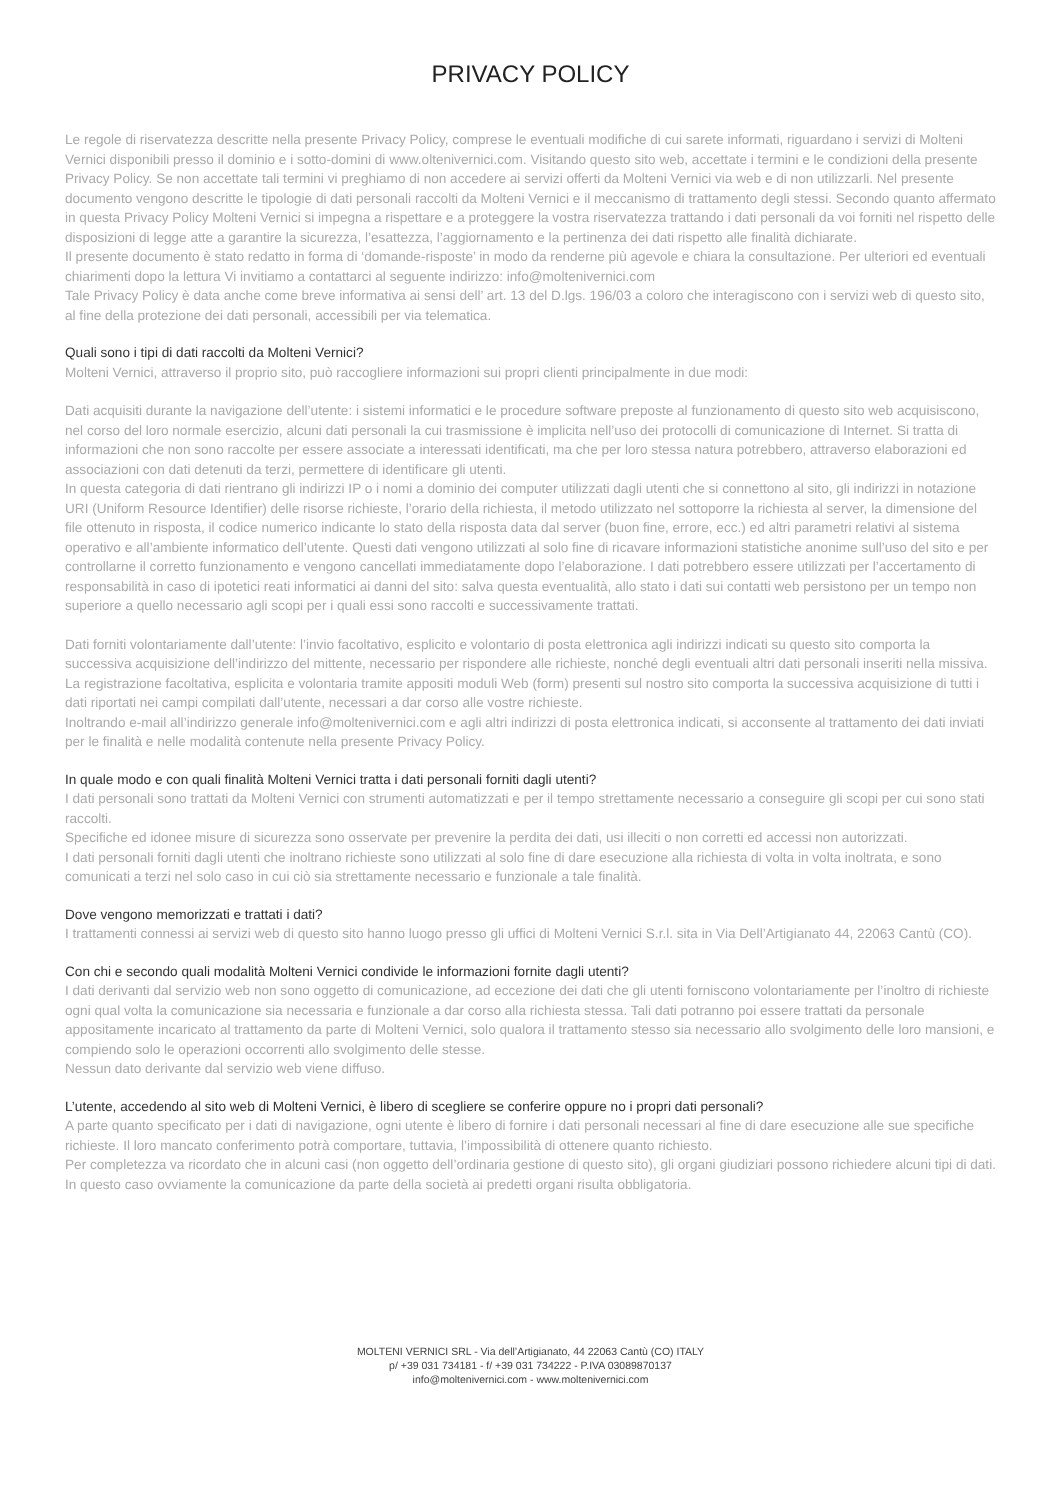PRIVACY POLICY
Le regole di riservatezza descritte nella presente Privacy Policy, comprese le eventuali modifiche di cui sarete informati, riguardano i servizi di Molteni Vernici disponibili presso il dominio e i sotto-domini di www.oltenivernici.com. Visitando questo sito web, accettate i termini e le condizioni della presente Privacy Policy. Se non accettate tali termini vi preghiamo di non accedere ai servizi offerti da Molteni Vernici via web e di non utilizzarli. Nel presente documento vengono descritte le tipologie di dati personali raccolti da Molteni Vernici e il meccanismo di trattamento degli stessi. Secondo quanto affermato in questa Privacy Policy Molteni Vernici si impegna a rispettare e a proteggere la vostra riservatezza trattando i dati personali da voi forniti nel rispetto delle disposizioni di legge atte a garantire la sicurezza, l’esattezza, l’aggiornamento e la pertinenza dei dati rispetto alle finalità dichiarate.
Il presente documento è stato redatto in forma di ‘domande-risposte’ in modo da renderne più agevole e chiara la consultazione. Per ulteriori ed eventuali chiarimenti dopo la lettura Vi invitiamo a contattarci al seguente indirizzo: info@moltenivernici.com
Tale Privacy Policy è data anche come breve informativa ai sensi dell’ art. 13 del D.lgs. 196/03 a coloro che interagiscono con i servizi web di questo sito, al fine della protezione dei dati personali, accessibili per via telematica.
Quali sono i tipi di dati raccolti da Molteni Vernici?
Molteni Vernici, attraverso il proprio sito, può raccogliere informazioni sui propri clienti principalmente in due modi:
Dati acquisiti durante la navigazione dell’utente: i sistemi informatici e le procedure software preposte al funzionamento di questo sito web acquisiscono, nel corso del loro normale esercizio, alcuni dati personali la cui trasmissione è implicita nell’uso dei protocolli di comunicazione di Internet. Si tratta di informazioni che non sono raccolte per essere associate a interessati identificati, ma che per loro stessa natura potrebbero, attraverso elaborazioni ed associazioni con dati detenuti da terzi, permettere di identificare gli utenti.
In questa categoria di dati rientrano gli indirizzi IP o i nomi a dominio dei computer utilizzati dagli utenti che si connettono al sito, gli indirizzi in notazione URI (Uniform Resource Identifier) delle risorse richieste, l’orario della richiesta, il metodo utilizzato nel sottoporre la richiesta al server, la dimensione del file ottenuto in risposta, il codice numerico indicante lo stato della risposta data dal server (buon fine, errore, ecc.) ed altri parametri relativi al sistema operativo e all’ambiente informatico dell’utente. Questi dati vengono utilizzati al solo fine di ricavare informazioni statistiche anonime sull’uso del sito e per controllarne il corretto funzionamento e vengono cancellati immediatamente dopo l’elaborazione. I dati potrebbero essere utilizzati per l’accertamento di responsabilità in caso di ipotetici reati informatici ai danni del sito: salva questa eventualità, allo stato i dati sui contatti web persistono per un tempo non superiore a quello necessario agli scopi per i quali essi sono raccolti e successivamente trattati.
Dati forniti volontariamente dall’utente: l’invio facoltativo, esplicito e volontario di posta elettronica agli indirizzi indicati su questo sito comporta la successiva acquisizione dell’indirizzo del mittente, necessario per rispondere alle richieste, nonché degli eventuali altri dati personali inseriti nella missiva. La registrazione facoltativa, esplicita e volontaria tramite appositi moduli Web (form) presenti sul nostro sito comporta la successiva acquisizione di tutti i dati riportati nei campi compilati dall’utente, necessari a dar corso alle vostre richieste.
Inoltrando e-mail all’indirizzo generale info@moltenivernici.com e agli altri indirizzi di posta elettronica indicati, si acconsente al trattamento dei dati inviati per le finalità e nelle modalità contenute nella presente Privacy Policy.
In quale modo e con quali finalità Molteni Vernici tratta i dati personali forniti dagli utenti?
I dati personali sono trattati da Molteni Vernici con strumenti automatizzati e per il tempo strettamente necessario a conseguire gli scopi per cui sono stati raccolti.
Specifiche ed idonee misure di sicurezza sono osservate per prevenire la perdita dei dati, usi illeciti o non corretti ed accessi non autorizzati.
I dati personali forniti dagli utenti che inoltrano richieste sono utilizzati al solo fine di dare esecuzione alla richiesta di volta in volta inoltrata, e sono comunicati a terzi nel solo caso in cui ciò sia strettamente necessario e funzionale a tale finalità.
Dove vengono memorizzati e trattati i dati?
I trattamenti connessi ai servizi web di questo sito hanno luogo presso gli uffici di Molteni Vernici S.r.l. sita in Via Dell’Artigianato 44, 22063 Cantù (CO).
Con chi e secondo quali modalità Molteni Vernici condivide le informazioni fornite dagli utenti?
I dati derivanti dal servizio web non sono oggetto di comunicazione, ad eccezione dei dati che gli utenti forniscono volontariamente per l’inoltro di richieste ogni qual volta la comunicazione sia necessaria e funzionale a dar corso alla richiesta stessa. Tali dati potranno poi essere trattati da personale appositamente incaricato al trattamento da parte di Molteni Vernici, solo qualora il trattamento stesso sia necessario allo svolgimento delle loro mansioni, e compiendo solo le operazioni occorrenti allo svolgimento delle stesse.
Nessun dato derivante dal servizio web viene diffuso.
L’utente, accedendo al sito web di Molteni Vernici, è libero di scegliere se conferire oppure no i propri dati personali?
A parte quanto specificato per i dati di navigazione, ogni utente è libero di fornire i dati personali necessari al fine di dare esecuzione alle sue specifiche richieste. Il loro mancato conferimento potrà comportare, tuttavia, l’impossibilità di ottenere quanto richiesto.
Per completezza va ricordato che in alcuni casi (non oggetto dell’ordinaria gestione di questo sito), gli organi giudiziari possono richiedere alcuni tipi di dati. In questo caso ovviamente la comunicazione da parte della società ai predetti organi risulta obbligatoria.
MOLTENI VERNICI SRL - Via dell’Artigianato, 44 22063 Cantù (CO) ITALY
p/ +39 031 734181 - f/ +39 031 734222 - P.IVA 03089870137
info@moltenivernici.com - www.moltenivernici.com